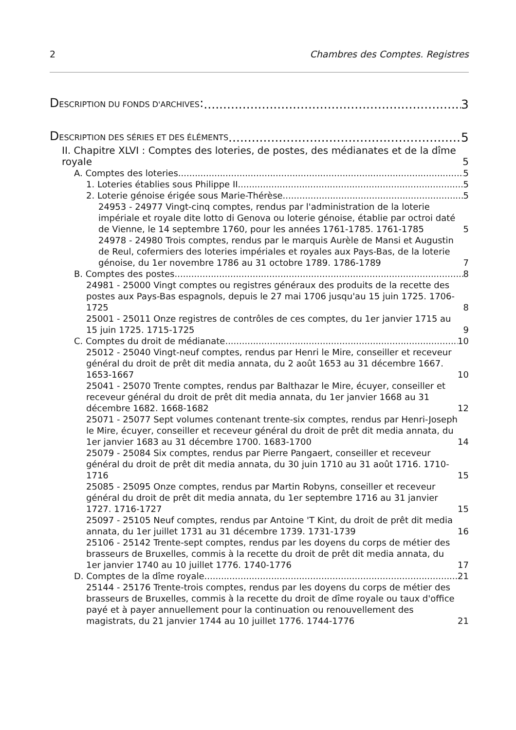2 Chambres des Comptes. Registres
DESCRIPTION DU FONDS D'ARCHIVES: 3
DESCRIPTION DES SÉRIES ET DES ÉLÉMENTS 5
II. Chapitre XLVI : Comptes des loteries, de postes, des médianates et de la dîme royale 5
A. Comptes des loteries 5
1. Loteries établies sous Philippe II 5
2. Loterie génoise érigée sous Marie-Thérèse 5
24953 - 24977 Vingt-cinq comptes, rendus par l'administration de la loterie impériale et royale dite lotto di Genova ou loterie génoise, établie par octroi daté de Vienne, le 14 septembre 1760, pour les années 1761-1785. 1761-1785 5
24978 - 24980 Trois comptes, rendus par le marquis Aurèle de Mansi et Augustin de Reul, cofermiers des loteries impériales et royales aux Pays-Bas, de la loterie génoise, du 1er novembre 1786 au 31 octobre 1789. 1786-1789 7
B. Comptes des postes 8
24981 - 25000 Vingt comptes ou registres généraux des produits de la recette des postes aux Pays-Bas espagnols, depuis le 27 mai 1706 jusqu'au 15 juin 1725. 1706-1725 8
25001 - 25011 Onze registres de contrôles de ces comptes, du 1er janvier 1715 au 15 juin 1725. 1715-1725 9
C. Comptes du droit de médianate 10
25012 - 25040 Vingt-neuf comptes, rendus par Henri le Mire, conseiller et receveur général du droit de prêt dit media annata, du 2 août 1653 au 31 décembre 1667. 1653-1667 10
25041 - 25070 Trente comptes, rendus par Balthazar le Mire, écuyer, conseiller et receveur général du droit de prêt dit media annata, du 1er janvier 1668 au 31 décembre 1682. 1668-1682 12
25071 - 25077 Sept volumes contenant trente-six comptes, rendus par Henri-Joseph le Mire, écuyer, conseiller et receveur général du droit de prêt dit media annata, du 1er janvier 1683 au 31 décembre 1700. 1683-1700 14
25079 - 25084 Six comptes, rendus par Pierre Pangaert, conseiller et receveur général du droit de prêt dit media annata, du 30 juin 1710 au 31 août 1716. 1710-1716 15
25085 - 25095 Onze comptes, rendus par Martin Robyns, conseiller et receveur général du droit de prêt dit media annata, du 1er septembre 1716 au 31 janvier 1727. 1716-1727 15
25097 - 25105 Neuf comptes, rendus par Antoine 'T Kint, du droit de prêt dit media annata, du 1er juillet 1731 au 31 décembre 1739. 1731-1739 16
25106 - 25142 Trente-sept comptes, rendus par les doyens du corps de métier des brasseurs de Bruxelles, commis à la recette du droit de prêt dit media annata, du 1er janvier 1740 au 10 juillet 1776. 1740-1776 17
D. Comptes de la dîme royale 21
25144 - 25176 Trente-trois comptes, rendus par les doyens du corps de métier des brasseurs de Bruxelles, commis à la recette du droit de dîme royale ou taux d'office payé et à payer annuellement pour la continuation ou renouvellement des magistrats, du 21 janvier 1744 au 10 juillet 1776. 1744-1776 21